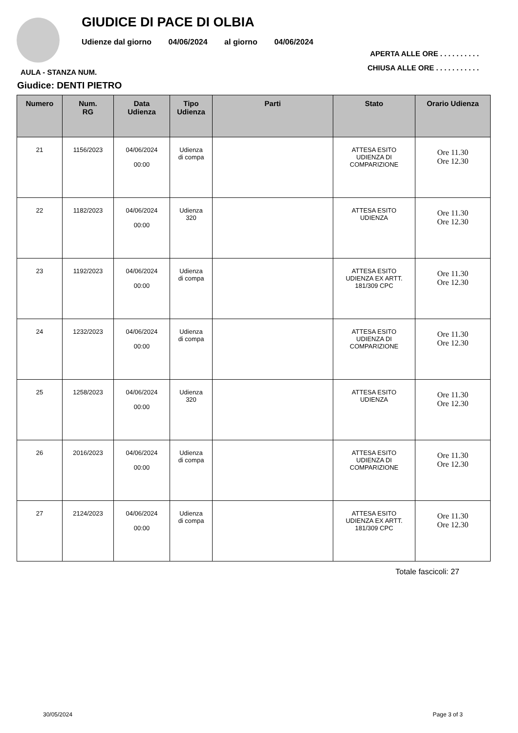GIUDICE DI PACE DI OLBIA
Udienze dal giorno 04/06/2024 al giorno 04/06/2024
AULA - STANZA NUM.
APERTA ALLE ORE . . . . . . . . . .
CHIUSA ALLE ORE . . . . . . . . . . .
Giudice: DENTI PIETRO
| Numero | Num. RG | Data Udienza | Tipo Udienza | Parti | Stato | Orario Udienza |
| --- | --- | --- | --- | --- | --- | --- |
| 21 | 1156/2023 | 04/06/2024 00:00 | Udienza di compa | | ATTESA ESITO UDIENZA DI COMPARIZIONE | Ore 11.30 Ore 12.30 |
| 22 | 1182/2023 | 04/06/2024 00:00 | Udienza 320 | | ATTESA ESITO UDIENZA | Ore 11.30 Ore 12.30 |
| 23 | 1192/2023 | 04/06/2024 00:00 | Udienza di compa | | ATTESA ESITO UDIENZA EX ARTT. 181/309 CPC | Ore 11.30 Ore 12.30 |
| 24 | 1232/2023 | 04/06/2024 00:00 | Udienza di compa | | ATTESA ESITO UDIENZA DI COMPARIZIONE | Ore 11.30 Ore 12.30 |
| 25 | 1258/2023 | 04/06/2024 00:00 | Udienza 320 | | ATTESA ESITO UDIENZA | Ore 11.30 Ore 12.30 |
| 26 | 2016/2023 | 04/06/2024 00:00 | Udienza di compa | | ATTESA ESITO UDIENZA DI COMPARIZIONE | Ore 11.30 Ore 12.30 |
| 27 | 2124/2023 | 04/06/2024 00:00 | Udienza di compa | | ATTESA ESITO UDIENZA EX ARTT. 181/309 CPC | Ore 11.30 Ore 12.30 |
Totale fascicoli: 27
30/05/2024 Page 3 of 3